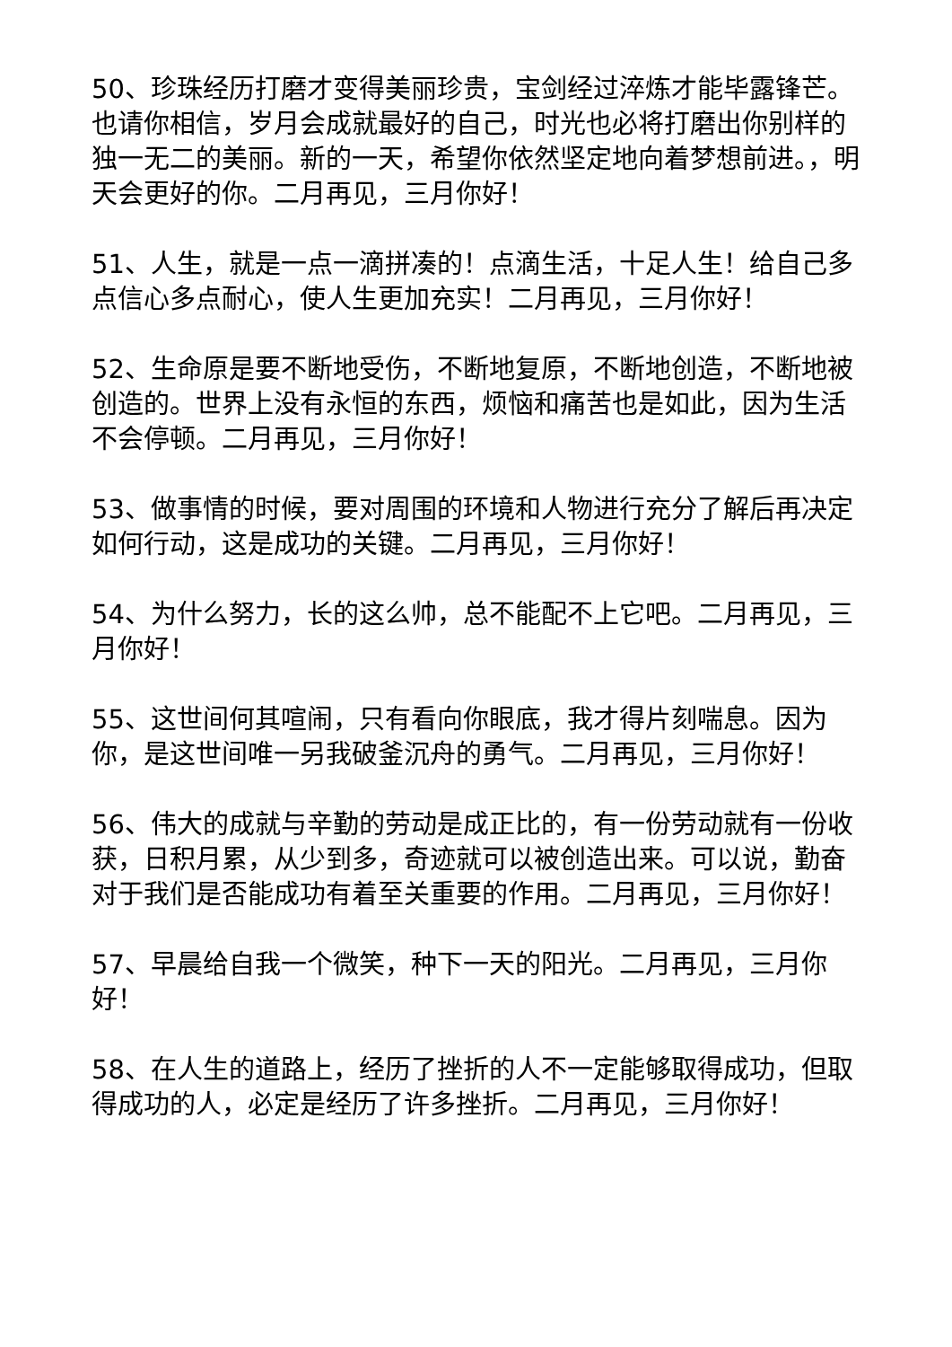50、珍珠经历打磨才变得美丽珍贵，宝剑经过淬炼才能毕露锋芒。也请你相信，岁月会成就最好的自己，时光也必将打磨出你别样的独一无二的美丽。新的一天，希望你依然坚定地向着梦想前进。，明天会更好的你。二月再见，三月你好！
51、人生，就是一点一滴拼凑的！点滴生活，十足人生！给自己多点信心多点耐心，使人生更加充实！二月再见，三月你好！
52、生命原是要不断地受伤，不断地复原，不断地创造，不断地被创造的。世界上没有永恒的东西，烦恼和痛苦也是如此，因为生活不会停顿。二月再见，三月你好！
53、做事情的时候，要对周围的环境和人物进行充分了解后再决定如何行动，这是成功的关键。二月再见，三月你好！
54、为什么努力，长的这么帅，总不能配不上它吧。二月再见，三月你好！
55、这世间何其喧闹，只有看向你眼底，我才得片刻喘息。因为你，是这世间唯一另我破釜沉舟的勇气。二月再见，三月你好！
56、伟大的成就与辛勤的劳动是成正比的，有一份劳动就有一份收获，日积月累，从少到多，奇迹就可以被创造出来。可以说，勤奋对于我们是否能成功有着至关重要的作用。二月再见，三月你好！
57、早晨给自我一个微笑，种下一天的阳光。二月再见，三月你好！
58、在人生的道路上，经历了挫折的人不一定能够取得成功，但取得成功的人，必定是经历了许多挫折。二月再见，三月你好！